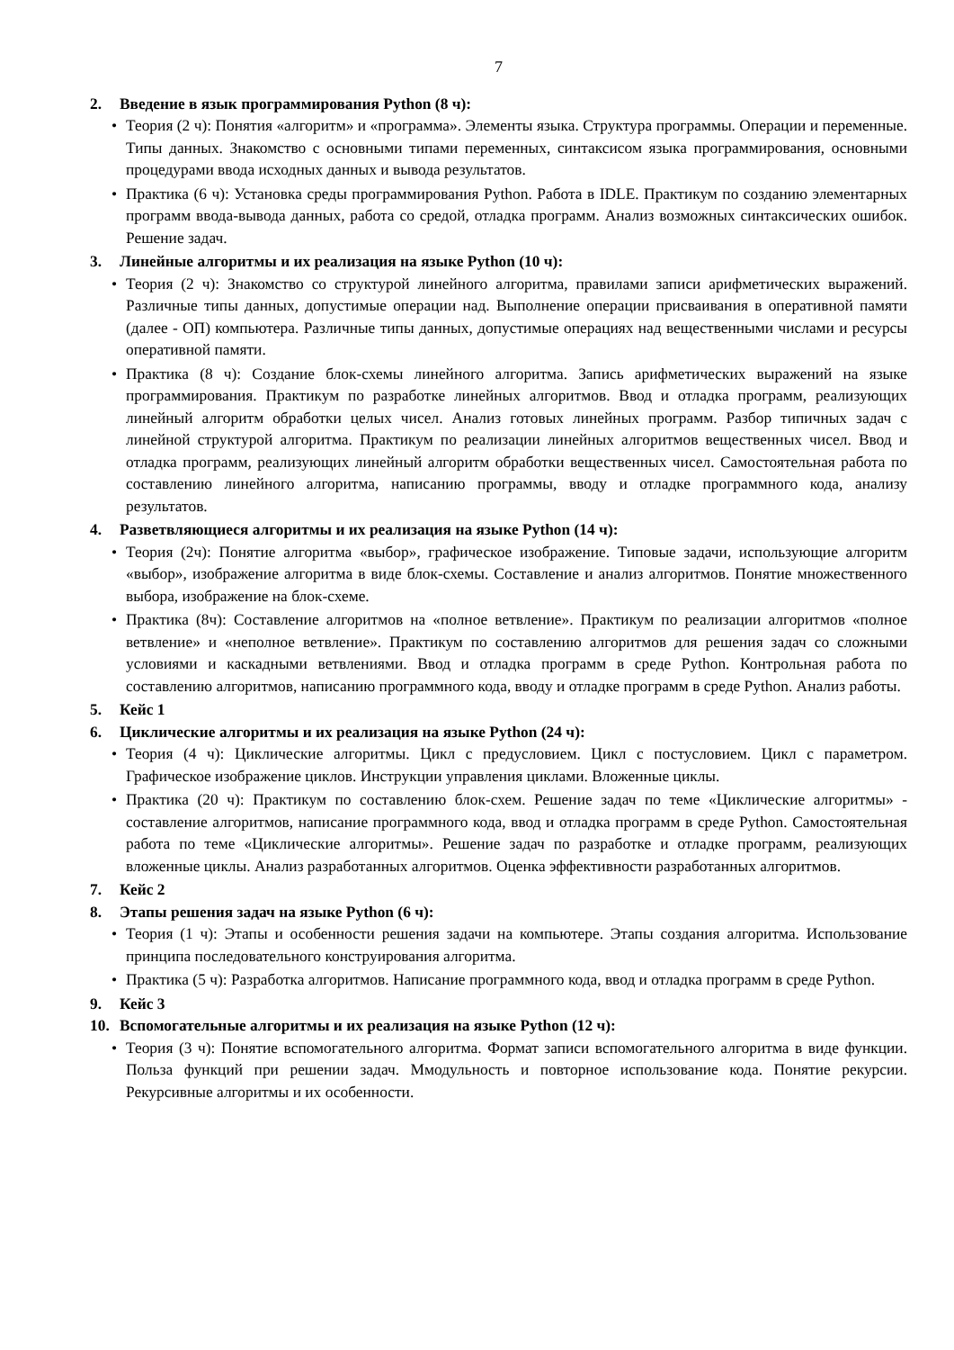7
2. Введение в язык программирования Python (8 ч):
• Теория (2 ч): Понятия «алгоритм» и «программа». Элементы языка. Структура программы. Операции и переменные. Типы данных. Знакомство с основными типами переменных, синтаксисом языка программирования, основными процедурами ввода исходных данных и вывода результатов.
• Практика (6 ч): Установка среды программирования Python. Работа в IDLE. Практикум по созданию элементарных программ ввода-вывода данных, работа со средой, отладка программ. Анализ возможных синтаксических ошибок. Решение задач.
3. Линейные алгоритмы и их реализация на языке Python (10 ч):
• Теория (2 ч): Знакомство со структурой линейного алгоритма, правилами записи арифметических выражений. Различные типы данных, допустимые операции над. Выполнение операции присваивания в оперативной памяти (далее - ОП) компьютера. Различные типы данных, допустимые операциях над вещественными числами и ресурсы оперативной памяти.
• Практика (8 ч): Создание блок-схемы линейного алгоритма. Запись арифметических выражений на языке программирования. Практикум по разработке линейных алгоритмов. Ввод и отладка программ, реализующих линейный алгоритм обработки целых чисел. Анализ готовых линейных программ. Разбор типичных задач с линейной структурой алгоритма. Практикум по реализации линейных алгоритмов вещественных чисел. Ввод и отладка программ, реализующих линейный алгоритм обработки вещественных чисел. Самостоятельная работа по составлению линейного алгоритма, написанию программы, вводу и отладке программного кода, анализу результатов.
4. Разветвляющиеся алгоритмы и их реализация на языке Python (14 ч):
• Теория (2ч): Понятие алгоритма «выбор», графическое изображение. Типовые задачи, использующие алгоритм «выбор», изображение алгоритма в виде блок-схемы. Составление и анализ алгоритмов. Понятие множественного выбора, изображение на блок-схеме.
• Практика (8ч): Составление алгоритмов на «полное ветвление». Практикум по реализации алгоритмов «полное ветвление» и «неполное ветвление». Практикум по составлению алгоритмов для решения задач со сложными условиями и каскадными ветвлениями. Ввод и отладка программ в среде Python. Контрольная работа по составлению алгоритмов, написанию программного кода, вводу и отладке программ в среде Python. Анализ работы.
5. Кейс 1
6. Циклические алгоритмы и их реализация на языке Python (24 ч):
• Теория (4 ч): Циклические алгоритмы. Цикл с предусловием. Цикл с постусловием. Цикл с параметром. Графическое изображение циклов. Инструкции управления циклами. Вложенные циклы.
• Практика (20 ч): Практикум по составлению блок-схем. Решение задач по теме «Циклические алгоритмы» - составление алгоритмов, написание программного кода, ввод и отладка программ в среде Python. Самостоятельная работа по теме «Циклические алгоритмы». Решение задач по разработке и отладке программ, реализующих вложенные циклы. Анализ разработанных алгоритмов. Оценка эффективности разработанных алгоритмов.
7. Кейс 2
8. Этапы решения задач на языке Python (6 ч):
• Теория (1 ч): Этапы и особенности решения задачи на компьютере. Этапы создания алгоритма. Использование принципа последовательного конструирования алгоритма.
• Практика (5 ч): Разработка алгоритмов. Написание программного кода, ввод и отладка программ в среде Python.
9. Кейс 3
10. Вспомогательные алгоритмы и их реализация на языке Python (12 ч):
• Теория (3 ч): Понятие вспомогательного алгоритма. Формат записи вспомогательного алгоритма в виде функции. Польза функций при решении задач. Ммодульность и повторное использование кода. Понятие рекурсии. Рекурсивные алгоритмы и их особенности.